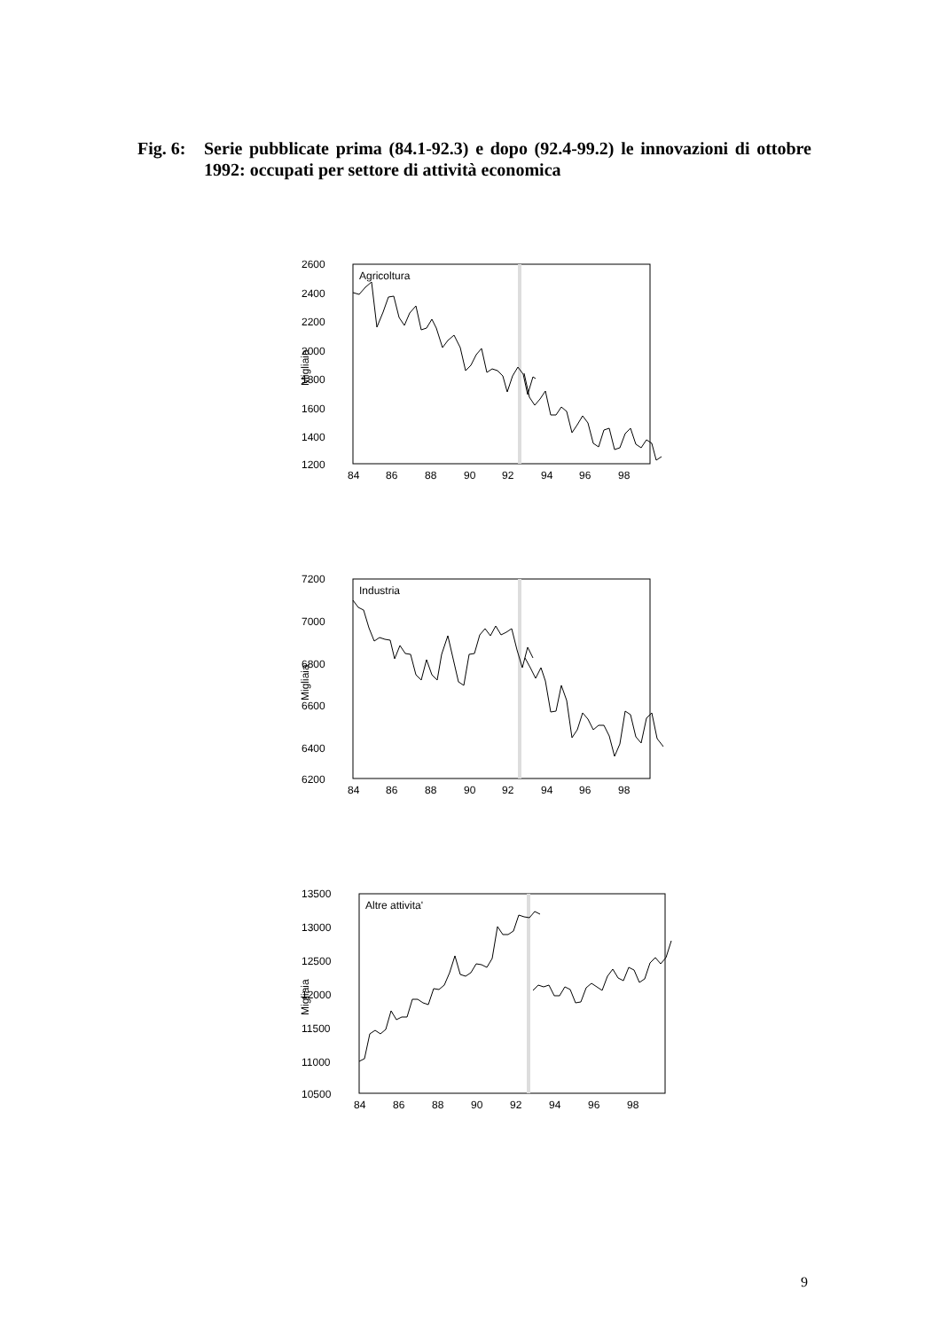Fig. 6: Serie pubblicate prima (84.1-92.3) e dopo (92.4-99.2) le innovazioni di ottobre 1992: occupati per settore di attività economica
Agricoltura
2600
2400
2200
2000
1800
1600
1400
1200
Migliaia
84
86
88
90
92
94
96
98
Industria
7200
7000
6800
6600
6400
6200
Migliaia
84
86
88
90
92
94
96
98
Altre attivita'
13500
13000
12500
12000
11500
11000
10500
Migliaia
84
86
88
90
92
94
96
98
9